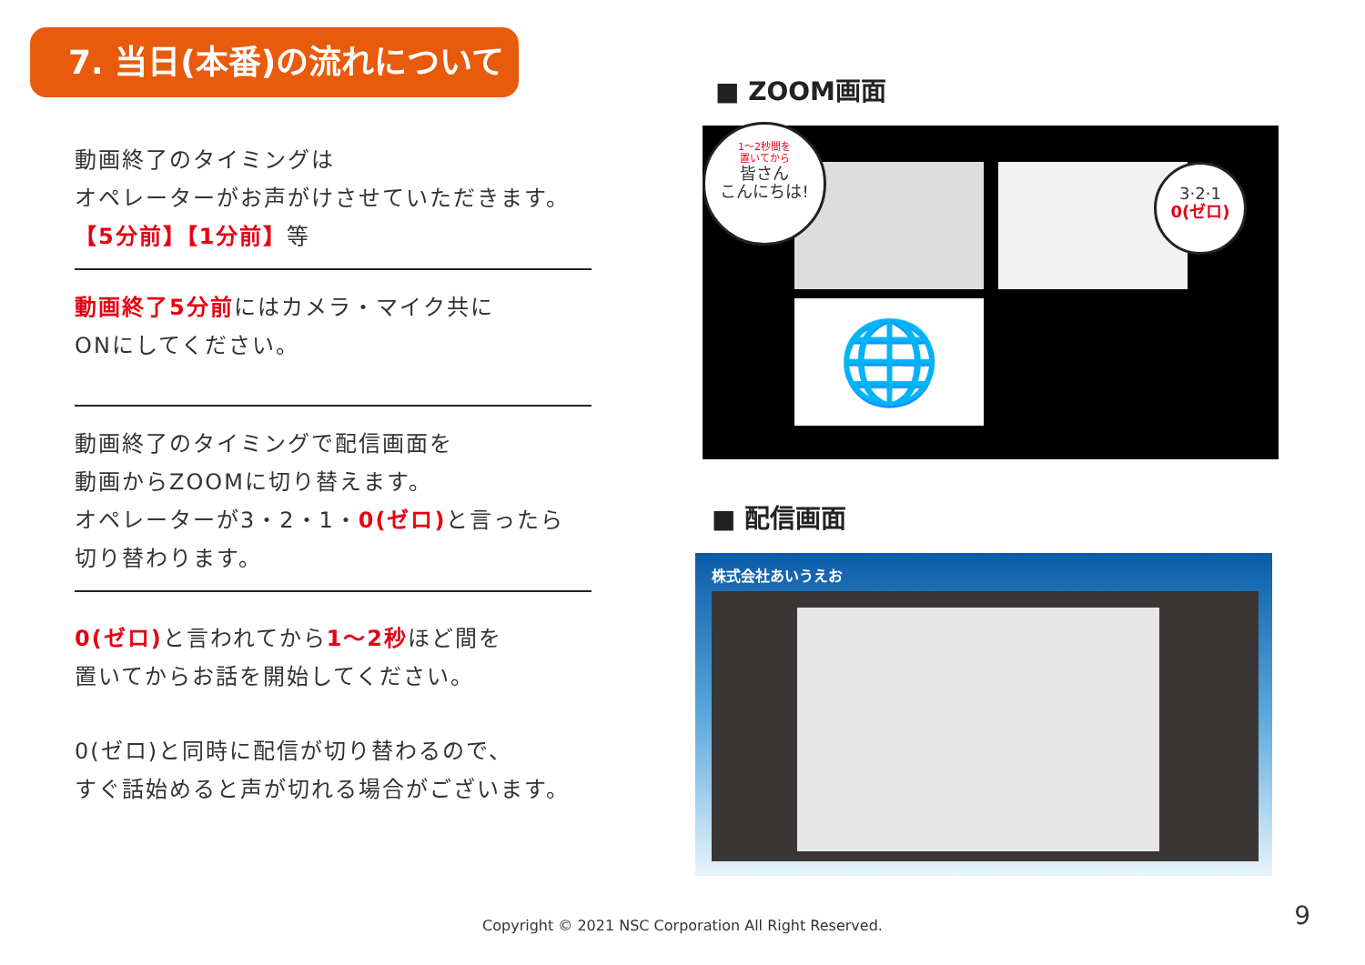7. 当日(本番)の流れについて
動画終了のタイミングは
オペレーターがお声がけさせていただきます。
【5分前】【1分前】等
動画終了5分前にはカメラ・マイク共に
ONにしてください。
動画終了のタイミングで配信画面を
動画からZOOMに切り替えます。
オペレーターが3・2・1・0(ゼロ) と言ったら
切り替わります。
0(ゼロ) と言われてから1～2秒ほど間を
置いてからお話を開始してください。
0(ゼロ)と同時に配信が切り替わるので、
すぐ話始めると声が切れる場合がございます。
■ ZOOM画面
🌐
1～2秒間を
置いてから
皆さん
こんにちは!
3·2·1
0(ゼロ)
■ 配信画面
株式会社あいうえお
Copyright © 2021 NSC Corporation All Right Reserved. 9